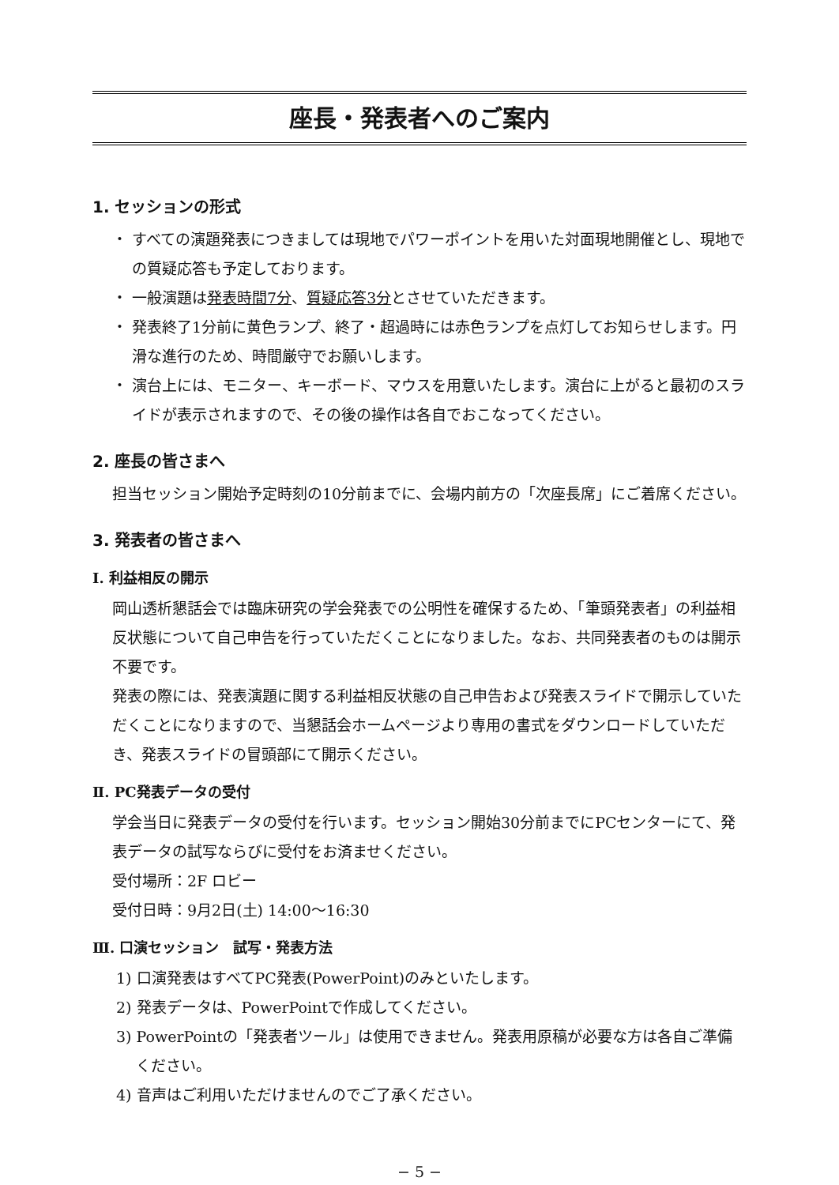座長・発表者へのご案内
1. セッションの形式
・ すべての演題発表につきましては現地でパワーポイントを用いた対面現地開催とし、現地での質疑応答も予定しております。
・ 一般演題は発表時間7分、質疑応答3分とさせていただきます。
・ 発表終了1分前に黄色ランプ、終了・超過時には赤色ランプを点灯してお知らせします。円滑な進行のため、時間厳守でお願いします。
・ 演台上には、モニター、キーボード、マウスを用意いたします。演台に上がると最初のスライドが表示されますので、その後の操作は各自でおこなってください。
2. 座長の皆さまへ
担当セッション開始予定時刻の10分前までに、会場内前方の「次座長席」にご着席ください。
3. 発表者の皆さまへ
Ⅰ. 利益相反の開示
岡山透析懇話会では臨床研究の学会発表での公明性を確保するため、「筆頭発表者」の利益相反状態について自己申告を行っていただくことになりました。なお、共同発表者のものは開示不要です。
発表の際には、発表演題に関する利益相反状態の自己申告および発表スライドで開示していただくことになりますので、当懇話会ホームページより専用の書式をダウンロードしていただき、発表スライドの冒頭部にて開示ください。
Ⅱ. PC発表データの受付
学会当日に発表データの受付を行います。セッション開始30分前までにPCセンターにて、発表データの試写ならびに受付をお済ませください。
受付場所：2F ロビー
受付日時：9月2日(土) 14:00〜16:30
Ⅲ. 口演セッション　試写・発表方法
1) 口演発表はすべてPC発表(PowerPoint)のみといたします。
2) 発表データは、PowerPointで作成してください。
3) PowerPointの「発表者ツール」は使用できません。発表用原稿が必要な方は各自ご準備ください。
4) 音声はご利用いただけませんのでご了承ください。
− 5 −